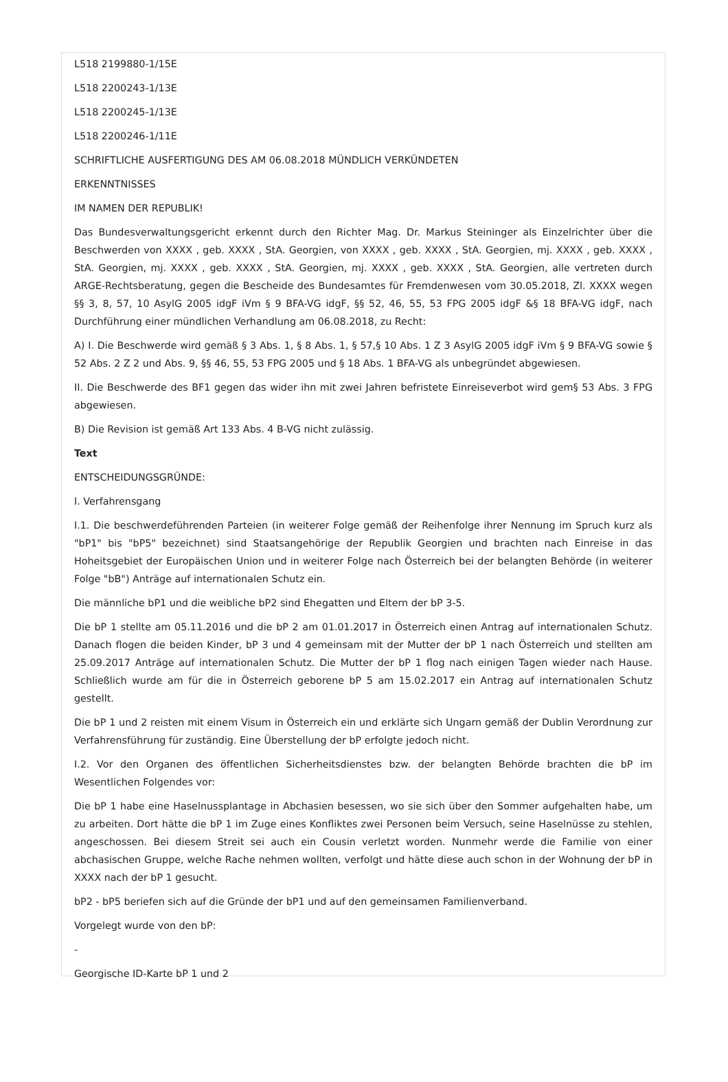L518 2199880-1/15E
L518 2200243-1/13E
L518 2200245-1/13E
L518 2200246-1/11E
SCHRIFTLICHE AUSFERTIGUNG DES AM 06.08.2018 MÜNDLICH VERKÜNDETEN
ERKENNTNISSES
IM NAMEN DER REPUBLIK!
Das Bundesverwaltungsgericht erkennt durch den Richter Mag. Dr. Markus Steininger als Einzelrichter über die Beschwerden von XXXX , geb. XXXX , StA. Georgien, von XXXX , geb. XXXX , StA. Georgien, mj. XXXX , geb. XXXX , StA. Georgien, mj. XXXX , geb. XXXX , StA. Georgien, mj. XXXX , geb. XXXX , StA. Georgien, alle vertreten durch ARGE-Rechtsberatung, gegen die Bescheide des Bundesamtes für Fremdenwesen vom 30.05.2018, Zl. XXXX wegen §§ 3, 8, 57, 10 AsylG 2005 idgF iVm § 9 BFA-VG idgF, §§ 52, 46, 55, 53 FPG 2005 idgF &§ 18 BFA-VG idgF, nach Durchführung einer mündlichen Verhandlung am 06.08.2018, zu Recht:
A) I. Die Beschwerde wird gemäß § 3 Abs. 1, § 8 Abs. 1, § 57,§ 10 Abs. 1 Z 3 AsylG 2005 idgF iVm § 9 BFA-VG sowie § 52 Abs. 2 Z 2 und Abs. 9, §§ 46, 55, 53 FPG 2005 und § 18 Abs. 1 BFA-VG als unbegründet abgewiesen.
II. Die Beschwerde des BF1 gegen das wider ihn mit zwei Jahren befristete Einreiseverbot wird gem§ 53 Abs. 3 FPG abgewiesen.
B) Die Revision ist gemäß Art 133 Abs. 4 B-VG nicht zulässig.
Text
ENTSCHEIDUNGSGRÜNDE:
I. Verfahrensgang
I.1. Die beschwerdeführenden Parteien (in weiterer Folge gemäß der Reihenfolge ihrer Nennung im Spruch kurz als "bP1" bis "bP5" bezeichnet) sind Staatsangehörige der Republik Georgien und brachten nach Einreise in das Hoheitsgebiet der Europäischen Union und in weiterer Folge nach Österreich bei der belangten Behörde (in weiterer Folge "bB") Anträge auf internationalen Schutz ein.
Die männliche bP1 und die weibliche bP2 sind Ehegatten und Eltern der bP 3-5.
Die bP 1 stellte am 05.11.2016 und die bP 2 am 01.01.2017 in Österreich einen Antrag auf internationalen Schutz. Danach flogen die beiden Kinder, bP 3 und 4 gemeinsam mit der Mutter der bP 1 nach Österreich und stellten am 25.09.2017 Anträge auf internationalen Schutz. Die Mutter der bP 1 flog nach einigen Tagen wieder nach Hause. Schließlich wurde am für die in Österreich geborene bP 5 am 15.02.2017 ein Antrag auf internationalen Schutz gestellt.
Die bP 1 und 2 reisten mit einem Visum in Österreich ein und erklärte sich Ungarn gemäß der Dublin Verordnung zur Verfahrensführung für zuständig. Eine Überstellung der bP erfolgte jedoch nicht.
I.2. Vor den Organen des öffentlichen Sicherheitsdienstes bzw. der belangten Behörde brachten die bP im Wesentlichen Folgendes vor:
Die bP 1 habe eine Haselnussplantage in Abchasien besessen, wo sie sich über den Sommer aufgehalten habe, um zu arbeiten. Dort hätte die bP 1 im Zuge eines Konfliktes zwei Personen beim Versuch, seine Haselnüsse zu stehlen, angeschossen. Bei diesem Streit sei auch ein Cousin verletzt worden. Nunmehr werde die Familie von einer abchasischen Gruppe, welche Rache nehmen wollten, verfolgt und hätte diese auch schon in der Wohnung der bP in XXXX nach der bP 1 gesucht.
bP2 - bP5 beriefen sich auf die Gründe der bP1 und auf den gemeinsamen Familienverband.
Vorgelegt wurde von den bP:
-
Georgische ID-Karte bP 1 und 2